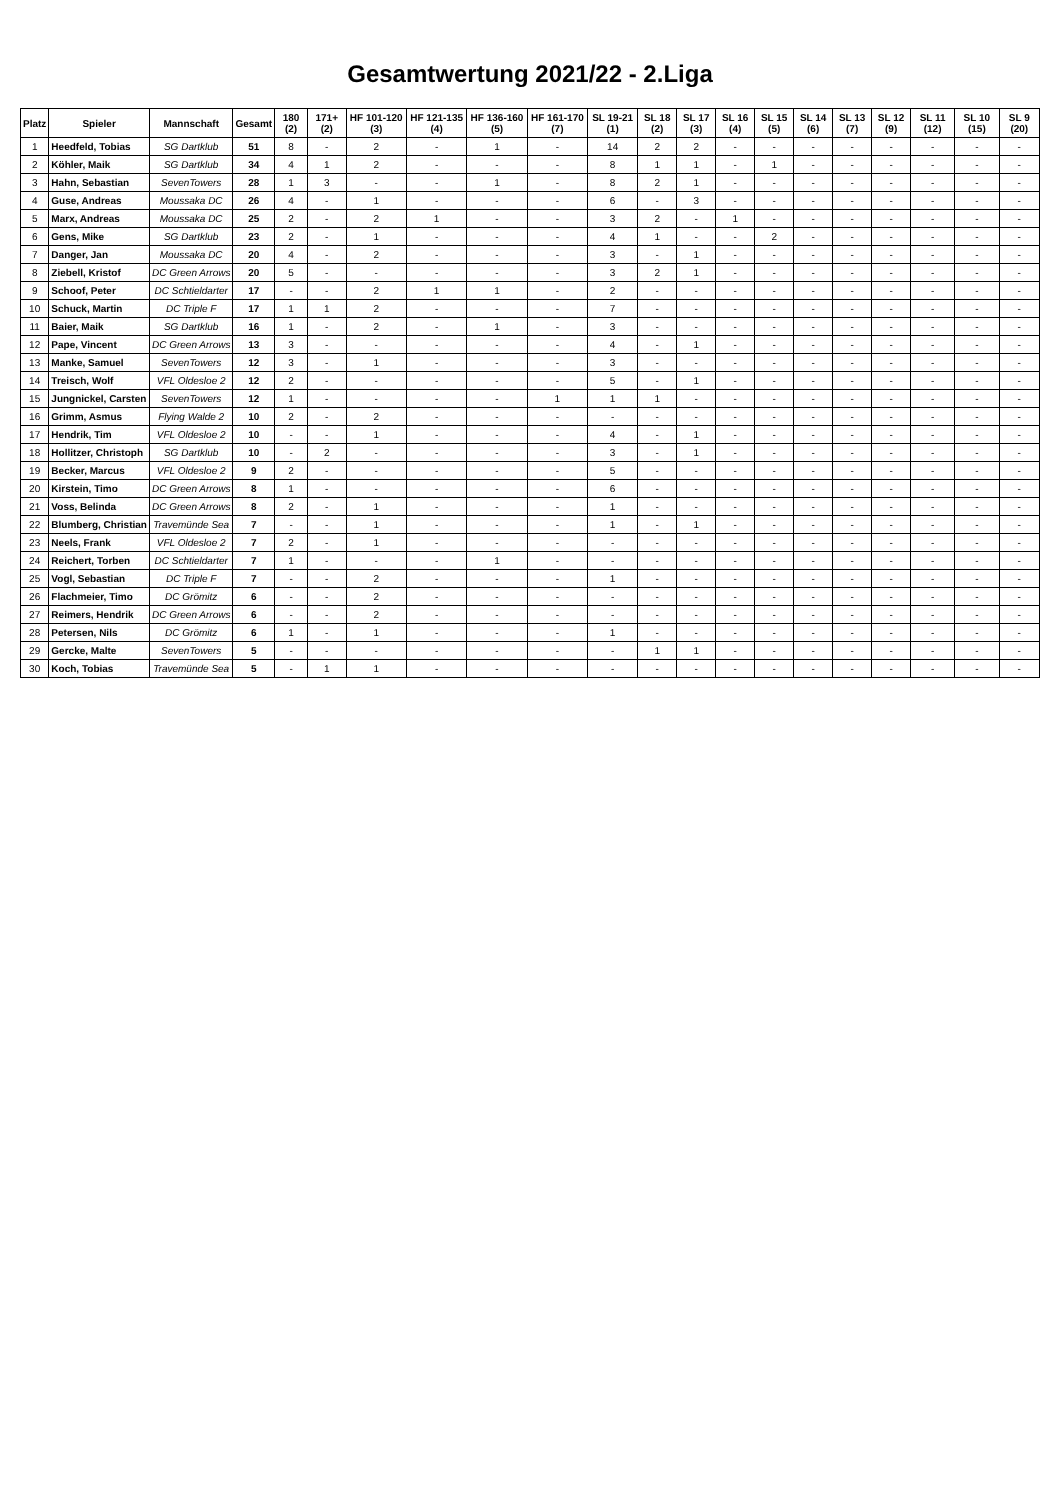Gesamtwertung 2021/22 - 2.Liga
| Platz | Spieler | Mannschaft | Gesamt | 180 (2) | 171+ (2) | HF 101-120 (3) | HF 121-135 (4) | HF 136-160 (5) | HF 161-170 (7) | SL 19-21 (1) | SL 18 (2) | SL 17 (3) | SL 16 (4) | SL 15 (5) | SL 14 (6) | SL 13 (7) | SL 12 (9) | SL 11 (12) | SL 10 (15) | SL 9 (20) |
| --- | --- | --- | --- | --- | --- | --- | --- | --- | --- | --- | --- | --- | --- | --- | --- | --- | --- | --- | --- | --- |
| 1 | Heedfeld, Tobias | SG Dartklub | 51 | 8 | - | 2 | - | 1 | - | 14 | 2 | 2 | - | - | - | - | - | - | - | - |
| 2 | Köhler, Maik | SG Dartklub | 34 | 4 | 1 | 2 | - | - | - | 8 | 1 | 1 | - | 1 | - | - | - | - | - | - |
| 3 | Hahn, Sebastian | SevenTowers | 28 | 1 | 3 | - | - | 1 | - | 8 | 2 | 1 | - | - | - | - | - | - | - | - |
| 4 | Guse, Andreas | Moussaka DC | 26 | 4 | - | 1 | - | - | - | 6 | - | 3 | - | - | - | - | - | - | - | - |
| 5 | Marx, Andreas | Moussaka DC | 25 | 2 | - | 2 | 1 | - | - | 3 | 2 | - | 1 | - | - | - | - | - | - | - |
| 6 | Gens, Mike | SG Dartklub | 23 | 2 | - | 1 | - | - | - | 4 | 1 | - | - | 2 | - | - | - | - | - | - |
| 7 | Danger, Jan | Moussaka DC | 20 | 4 | - | 2 | - | - | - | 3 | - | 1 | - | - | - | - | - | - | - | - |
| 8 | Ziebell, Kristof | DC Green Arrows | 20 | 5 | - | - | - | - | - | 3 | 2 | 1 | - | - | - | - | - | - | - | - |
| 9 | Schoof, Peter | DC Schtieldarter | 17 | - | - | 2 | 1 | 1 | - | 2 | - | - | - | - | - | - | - | - | - | - |
| 10 | Schuck, Martin | DC Triple F | 17 | 1 | 1 | 2 | - | - | - | 7 | - | - | - | - | - | - | - | - | - | - |
| 11 | Baier, Maik | SG Dartklub | 16 | 1 | - | 2 | - | 1 | - | 3 | - | - | - | - | - | - | - | - | - | - |
| 12 | Pape, Vincent | DC Green Arrows | 13 | 3 | - | - | - | - | - | 4 | - | 1 | - | - | - | - | - | - | - | - |
| 13 | Manke, Samuel | SevenTowers | 12 | 3 | - | 1 | - | - | - | 3 | - | - | - | - | - | - | - | - | - | - |
| 14 | Treisch, Wolf | VFL Oldesloe 2 | 12 | 2 | - | - | - | - | - | 5 | - | 1 | - | - | - | - | - | - | - | - |
| 15 | Jungnickel, Carsten | SevenTowers | 12 | 1 | - | - | - | - | 1 | 1 | 1 | - | - | - | - | - | - | - | - | - |
| 16 | Grimm, Asmus | Flying Walde 2 | 10 | 2 | - | 2 | - | - | - | - | - | - | - | - | - | - | - | - | - | - |
| 17 | Hendrik, Tim | VFL Oldesloe 2 | 10 | - | - | 1 | - | - | - | 4 | - | 1 | - | - | - | - | - | - | - | - |
| 18 | Hollitzer, Christoph | SG Dartklub | 10 | - | 2 | - | - | - | - | 3 | - | 1 | - | - | - | - | - | - | - | - |
| 19 | Becker, Marcus | VFL Oldesloe 2 | 9 | 2 | - | - | - | - | - | 5 | - | - | - | - | - | - | - | - | - | - |
| 20 | Kirstein, Timo | DC Green Arrows | 8 | 1 | - | - | - | - | - | 6 | - | - | - | - | - | - | - | - | - | - |
| 21 | Voss, Belinda | DC Green Arrows | 8 | 2 | - | 1 | - | - | - | 1 | - | - | - | - | - | - | - | - | - | - |
| 22 | Blumberg, Christian | Travemünde Sea | 7 | - | - | 1 | - | - | - | 1 | - | 1 | - | - | - | - | - | - | - | - |
| 23 | Neels, Frank | VFL Oldesloe 2 | 7 | 2 | - | 1 | - | - | - | - | - | - | - | - | - | - | - | - | - | - |
| 24 | Reichert, Torben | DC Schtieldarter | 7 | 1 | - | - | - | 1 | - | - | - | - | - | - | - | - | - | - | - | - |
| 25 | Vogl, Sebastian | DC Triple F | 7 | - | - | 2 | - | - | - | 1 | - | - | - | - | - | - | - | - | - | - |
| 26 | Flachmeier, Timo | DC Grömitz | 6 | - | - | 2 | - | - | - | - | - | - | - | - | - | - | - | - | - | - |
| 27 | Reimers, Hendrik | DC Green Arrows | 6 | - | - | 2 | - | - | - | - | - | - | - | - | - | - | - | - | - | - |
| 28 | Petersen, Nils | DC Grömitz | 6 | 1 | - | 1 | - | - | - | 1 | - | - | - | - | - | - | - | - | - | - |
| 29 | Gercke, Malte | SevenTowers | 5 | - | - | - | - | - | - | - | 1 | 1 | - | - | - | - | - | - | - | - |
| 30 | Koch, Tobias | Travemünde Sea | 5 | - | 1 | 1 | - | - | - | - | - | - | - | - | - | - | - | - | - | - |